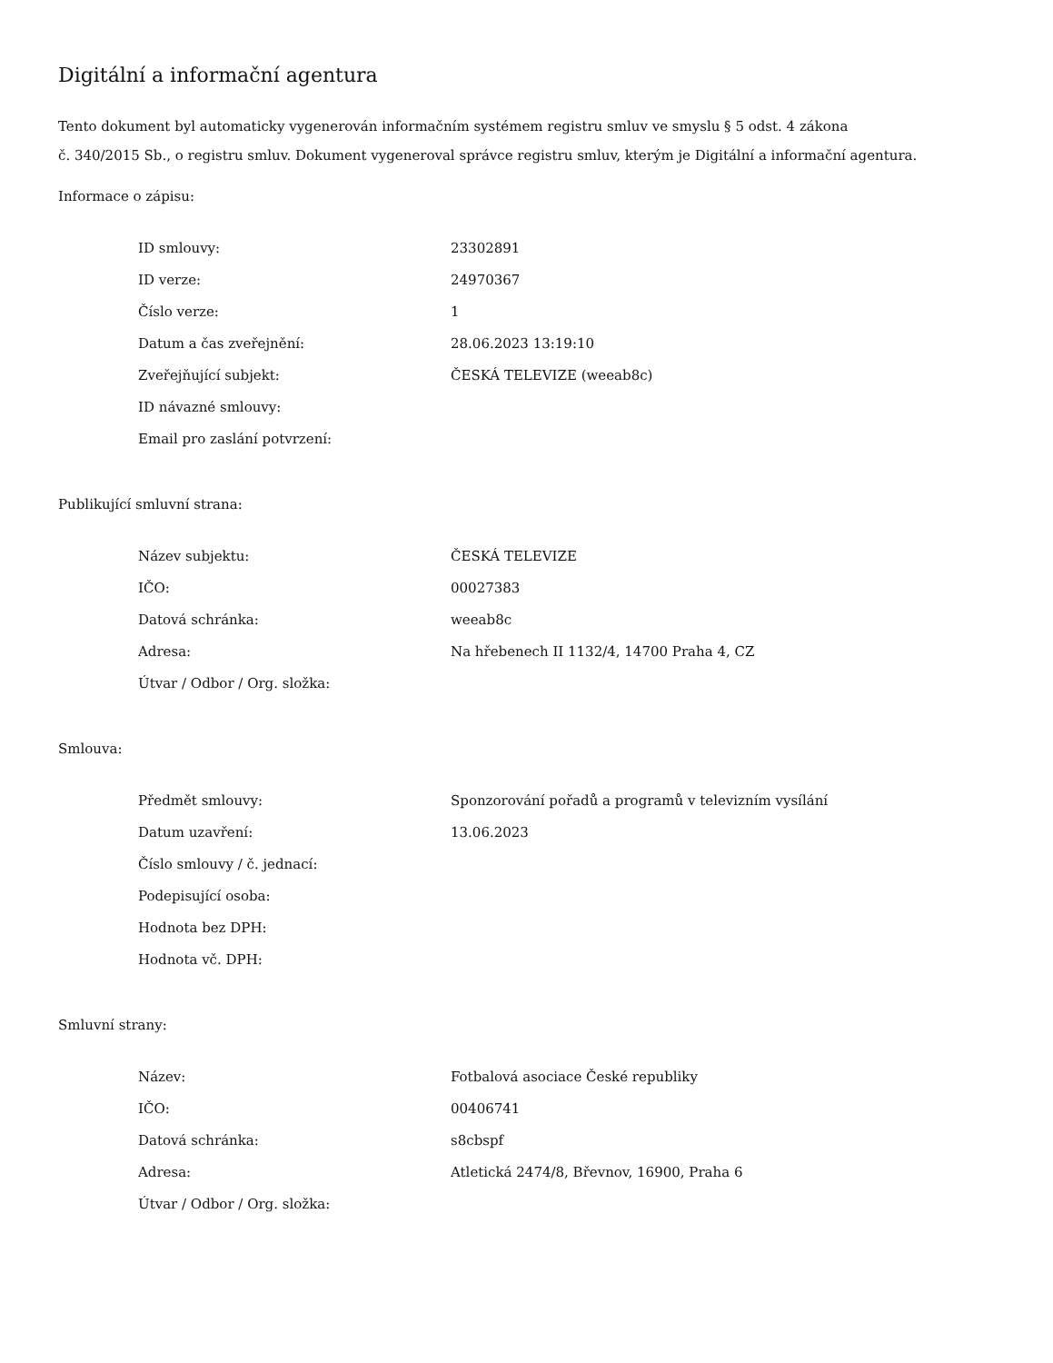Digitální a informační agentura
Tento dokument byl automaticky vygenerován informačním systémem registru smluv ve smyslu § 5 odst. 4 zákona
č. 340/2015 Sb., o registru smluv. Dokument vygeneroval správce registru smluv, kterým je Digitální a informační agentura.
Informace o zápisu:
| ID smlouvy: | 23302891 |
| ID verze: | 24970367 |
| Číslo verze: | 1 |
| Datum a čas zveřejnění: | 28.06.2023 13:19:10 |
| Zveřejňující subjekt: | ČESKÁ TELEVIZE (weeab8c) |
| ID návazné smlouvy: | |
| Email pro zaslání potvrzení: | |
Publikující smluvní strana:
| Název subjektu: | ČESKÁ TELEVIZE |
| IČO: | 00027383 |
| Datová schránka: | weeab8c |
| Adresa: | Na hřebenech II 1132/4, 14700 Praha 4, CZ |
| Útvar / Odbor / Org. složka: | |
Smlouva:
| Předmět smlouvy: | Sponzorování pořadů a programů v televizním vysílání |
| Datum uzavření: | 13.06.2023 |
| Číslo smlouvy / č. jednací: | |
| Podepisující osoba: | |
| Hodnota bez DPH: | |
| Hodnota vč. DPH: | |
Smluvní strany:
| Název: | Fotbalová asociace České republiky |
| IČO: | 00406741 |
| Datová schránka: | s8cbspf |
| Adresa: | Atletická 2474/8, Břevnov, 16900, Praha 6 |
| Útvar / Odbor / Org. složka: | |